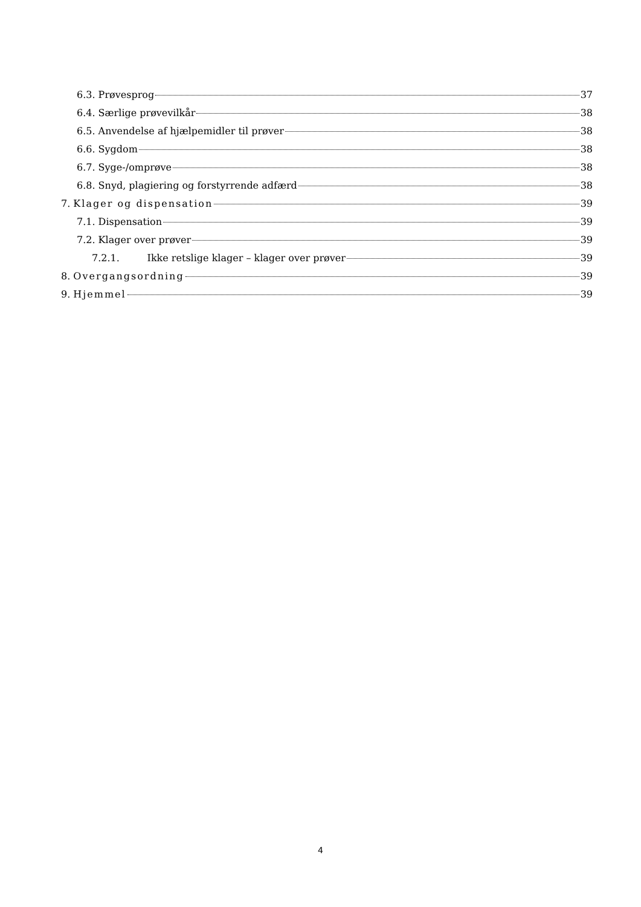6.3. Prøvesprog 37
6.4. Særlige prøvevilkår 38
6.5. Anvendelse af hjælpemidler til prøver 38
6.6. Sygdom 38
6.7. Syge-/omprøve 38
6.8. Snyd, plagiering og forstyrrende adfærd 38
7. Klager og dispensation 39
7.1. Dispensation 39
7.2. Klager over prøver 39
7.2.1. Ikke retslige klager – klager over prøver 39
8. Overgangsordning 39
9. Hjemmel 39
4